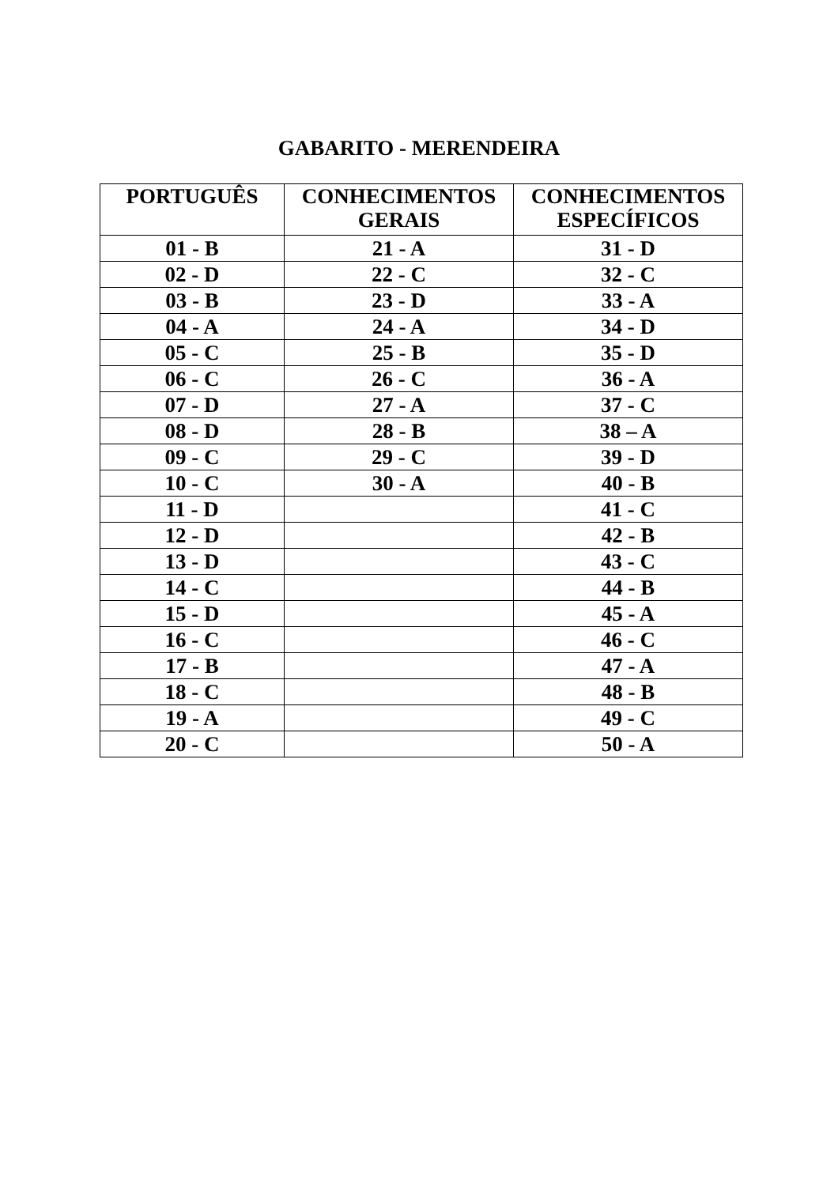GABARITO - MERENDEIRA
| PORTUGUÊS | CONHECIMENTOS GERAIS | CONHECIMENTOS ESPECÍFICOS |
| --- | --- | --- |
| 01 - B | 21 - A | 31 - D |
| 02 - D | 22 - C | 32 - C |
| 03 - B | 23 - D | 33 - A |
| 04 - A | 24 - A | 34 - D |
| 05 - C | 25 - B | 35 - D |
| 06 - C | 26 - C | 36 - A |
| 07 - D | 27 - A | 37 - C |
| 08 - D | 28 - B | 38 – A |
| 09 - C | 29 - C | 39 - D |
| 10 - C | 30 - A | 40 - B |
| 11 - D | | 41 - C |
| 12 - D | | 42 - B |
| 13 - D | | 43 - C |
| 14 - C | | 44 - B |
| 15 - D | | 45 - A |
| 16 - C | | 46 - C |
| 17 - B | | 47 - A |
| 18 - C | | 48 - B |
| 19 - A | | 49 - C |
| 20 - C | | 50 - A |